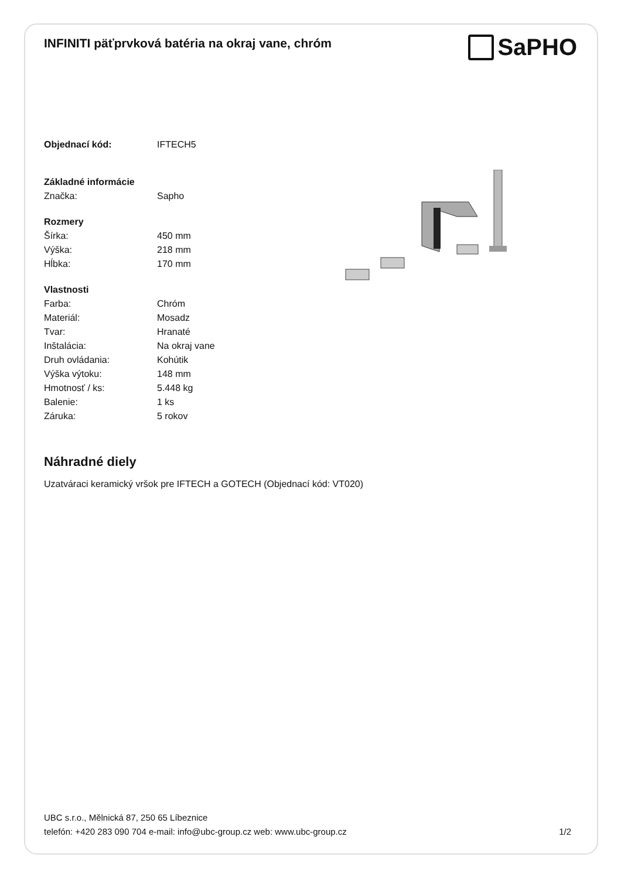INFINITI päťprvková batéria na okraj vane, chróm
SaPHO
| Objednací kód: | IFTECH5 |
| Základné informácie | |
| Značka: | Sapho |
| Rozmery | |
| Šírka: | 450 mm |
| Výška: | 218 mm |
| Hĺbka: | 170 mm |
| Vlastnosti | |
| Farba: | Chróm |
| Materiál: | Mosadz |
| Tvar: | Hranaté |
| Inštalácia: | Na okraj vane |
| Druh ovládania: | Kohútik |
| Výška výtoku: | 148 mm |
| Hmotnosť / ks: | 5.448 kg |
| Balenie: | 1 ks |
| Záruka: | 5 rokov |
Náhradné diely
Uzatváraci keramický vršok pre IFTECH a GOTECH (Objednací kód: VT020)
UBC s.r.o., Mělnická 87, 250 65 Líbeznice
telefón: +420 283 090 704 e-mail: info@ubc-group.cz web: www.ubc-group.cz 1/2